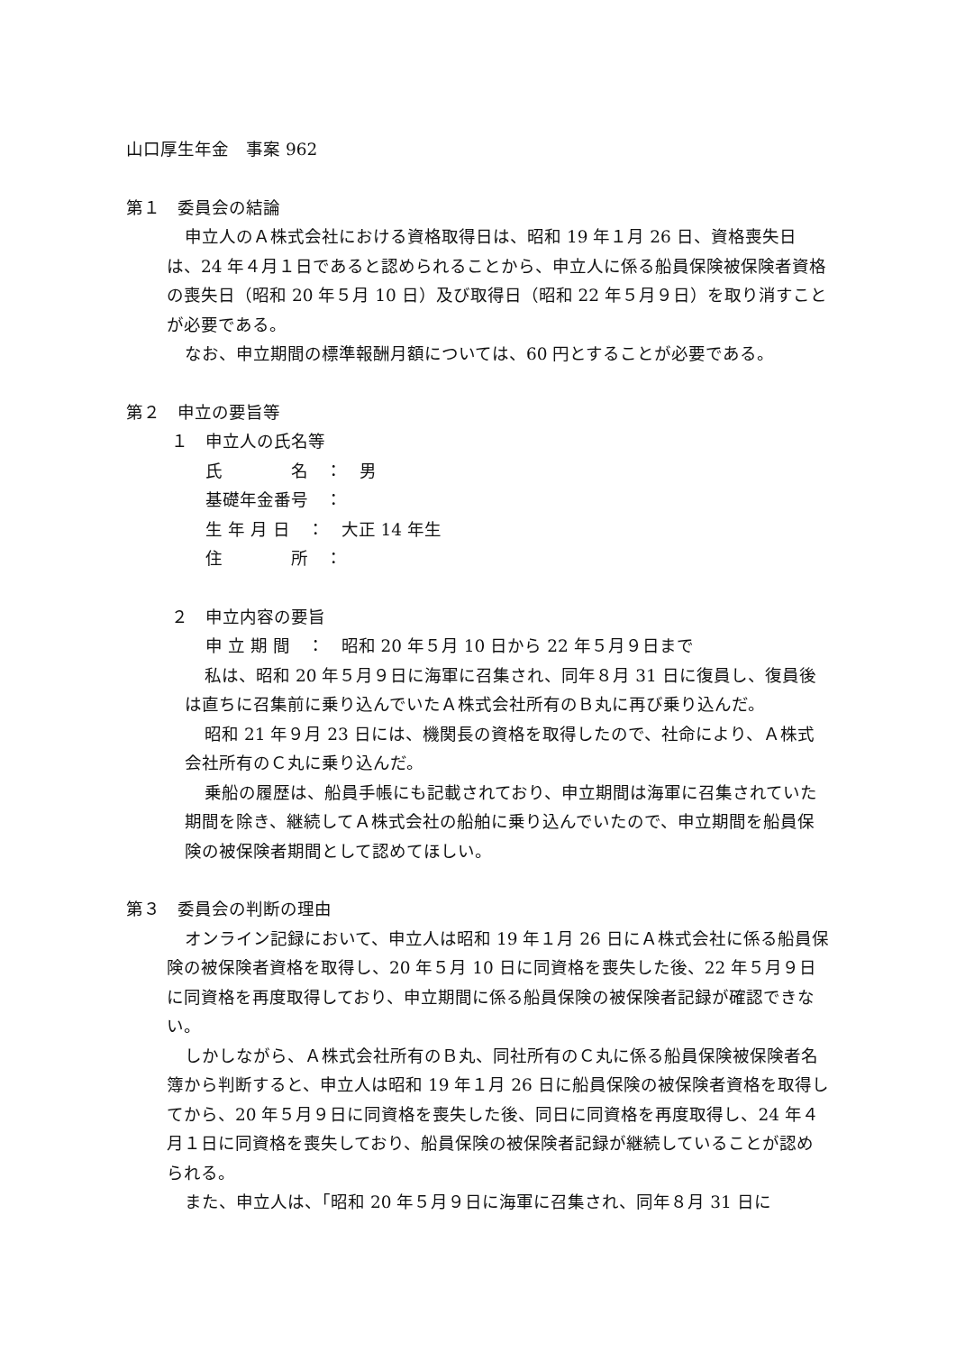山口厚生年金　事案 962
第１　委員会の結論
申立人のＡ株式会社における資格取得日は、昭和 19 年１月 26 日、資格喪失日は、24 年４月１日であると認められることから、申立人に係る船員保険被保険者資格の喪失日（昭和 20 年５月 10 日）及び取得日（昭和 22 年５月９日）を取り消すことが必要である。
なお、申立期間の標準報酬月額については、60 円とすることが必要である。
第２　申立の要旨等
１　申立人の氏名等
氏　　　　名　：　男
基礎年金番号　：
生 年 月 日　：　大正 14 年生
住　　　　所　：
２　申立内容の要旨
申 立 期 間　：　昭和 20 年５月 10 日から 22 年５月９日まで
私は、昭和 20 年５月９日に海軍に召集され、同年８月 31 日に復員し、復員後は直ちに召集前に乗り込んでいたＡ株式会社所有のＢ丸に再び乗り込んだ。
昭和 21 年９月 23 日には、機関長の資格を取得したので、社命により、Ａ株式会社所有のＣ丸に乗り込んだ。
乗船の履歴は、船員手帳にも記載されており、申立期間は海軍に召集されていた期間を除き、継続してＡ株式会社の船舶に乗り込んでいたので、申立期間を船員保険の被保険者期間として認めてほしい。
第３　委員会の判断の理由
オンライン記録において、申立人は昭和 19 年１月 26 日にＡ株式会社に係る船員保険の被保険者資格を取得し、20 年５月 10 日に同資格を喪失した後、22 年５月９日に同資格を再度取得しており、申立期間に係る船員保険の被保険者記録が確認できない。
しかしながら、Ａ株式会社所有のＢ丸、同社所有のＣ丸に係る船員保険被保険者名簿から判断すると、申立人は昭和 19 年１月 26 日に船員保険の被保険者資格を取得してから、20 年５月９日に同資格を喪失した後、同日に同資格を再度取得し、24 年４月１日に同資格を喪失しており、船員保険の被保険者記録が継続していることが認められる。
また、申立人は、「昭和 20 年５月９日に海軍に召集され、同年８月 31 日に